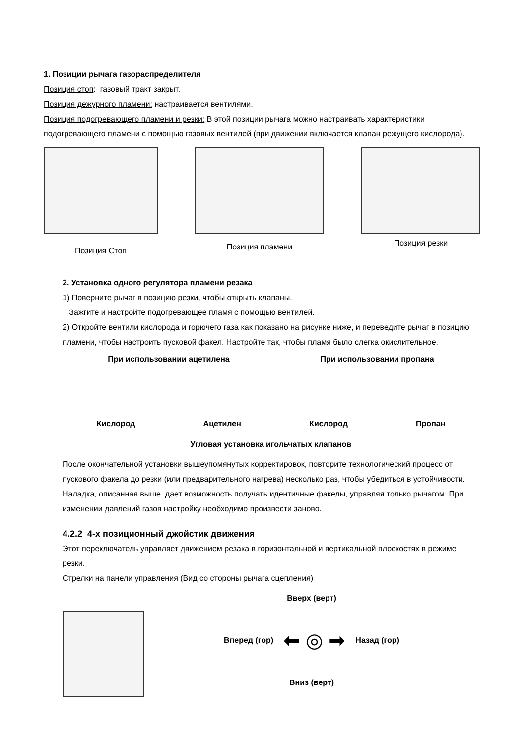1. Позиции рычага газораспределителя
Позиция стоп: газовый тракт закрыт.
Позиция дежурного пламени: настраивается вентилями.
Позиция подогревающего пламени и резки: В этой позиции рычага можно настраивать характеристики подогревающего пламени с помощью газовых вентилей (при движении включается клапан режущего кислорода).
Позиция Стоп
Позиция пламени
Позиция резки
2. Установка одного регулятора пламени резака
1) Поверните рычаг в позицию резки, чтобы открыть клапаны.
Зажгите и настройте подогревающее пламя с помощью вентилей.
2) Откройте вентили кислорода и горючего газа как показано на рисунке ниже, и переведите рычаг в позицию пламени, чтобы настроить пусковой факел. Настройте так, чтобы пламя было слегка окислительное.
При использовании ацетилена При использовании пропана
Кислород Ацетилен Кислород Пропан
Угловая установка игольчатых клапанов
После окончательной установки вышеупомянутых корректировок, повторите технологический процесс от пускового факела до резки (или предварительного нагрева) несколько раз, чтобы убедиться в устойчивости.
Наладка, описанная выше, дает возможность получать идентичные факелы, управляя только рычагом. При изменении давлений газов настройку необходимо произвести заново.
4.2.2 4-х позиционный джойстик движения
Этот переключатель управляет движением резака в горизонтальной и вертикальной плоскостях в режиме резки.
Стрелки на панели управления (Вид со стороны рычага сцепления)
Вверх (верт)
Вперед (гор) ⬅ ◎ ➡ Назад (гор)
Вниз (верт)